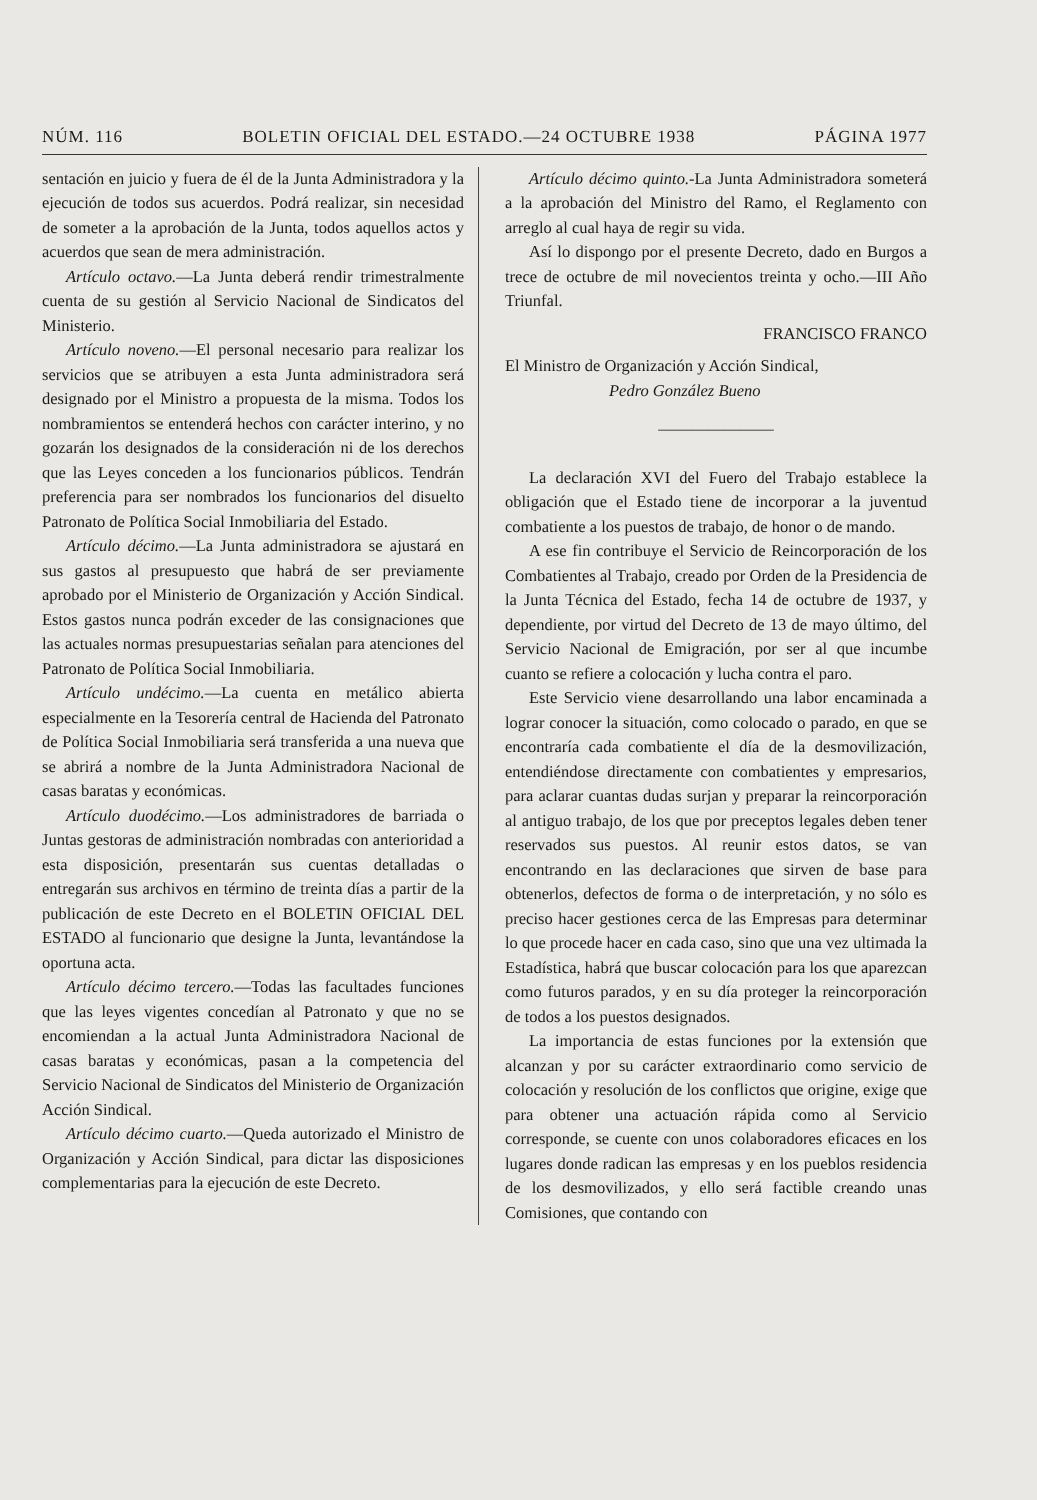NÚM. 116 BOLETIN OFICIAL DEL ESTADO.—24 OCTUBRE 1938 PÁGINA 1977
sentación en juicio y fuera de él de la Junta Administradora y la ejecución de todos sus acuerdos. Podrá realizar, sin necesidad de someter a la aprobación de la Junta, todos aquellos actos y acuerdos que sean de mera administración.
Artículo octavo.—La Junta deberá rendir trimestralmente cuenta de su gestión al Servicio Nacional de Sindicatos del Ministerio.
Artículo noveno.—El personal necesario para realizar los servicios que se atribuyen a esta Junta administradora será designado por el Ministro a propuesta de la misma. Todos los nombramientos se entenderá hechos con carácter interino, y no gozarán los designados de la consideración ni de los derechos que las Leyes conceden a los funcionarios públicos. Tendrán preferencia para ser nombrados los funcionarios del disuelto Patronato de Política Social Inmobiliaria del Estado.
Artículo décimo.—La Junta administradora se ajustará en sus gastos al presupuesto que habrá de ser previamente aprobado por el Ministerio de Organización y Acción Sindical. Estos gastos nunca podrán exceder de las consignaciones que las actuales normas presupuestarias señalan para atenciones del Patronato de Política Social Inmobiliaria.
Artículo undécimo.—La cuenta en metálico abierta especialmente en la Tesorería central de Hacienda del Patronato de Política Social Inmobiliaria será transferida a una nueva que se abrirá a nombre de la Junta Administradora Nacional de casas baratas y económicas.
Artículo duodécimo.—Los administradores de barriada o Juntas gestoras de administración nombradas con anterioridad a esta disposición, presentarán sus cuentas detalladas o entregarán sus archivos en término de treinta días a partir de la publicación de este Decreto en el BOLETIN OFICIAL DEL ESTADO al funcionario que designe la Junta, levantándose la oportuna acta.
Artículo décimo tercero.—Todas las facultades funciones que las leyes vigentes concedían al Patronato y que no se encomiendan a la actual Junta Administradora Nacional de casas baratas y económicas, pasan a la competencia del Servicio Nacional de Sindicatos del Ministerio de Organización Acción Sindical.
Artículo décimo cuarto.—Queda autorizado el Ministro de Organización y Acción Sindical, para dictar las disposiciones complementarias para la ejecución de este Decreto.
Artículo décimo quinto.-La Junta Administradora someterá a la aprobación del Ministro del Ramo, el Reglamento con arreglo al cual haya de regir su vida.
Así lo dispongo por el presente Decreto, dado en Burgos a trece de octubre de mil novecientos treinta y ocho.—III Año Triunfal.
FRANCISCO FRANCO
El Ministro de Organización y Acción Sindical,
Pedro González Bueno
———————
La declaración XVI del Fuero del Trabajo establece la obligación que el Estado tiene de incorporar a la juventud combatiente a los puestos de trabajo, de honor o de mando.
A ese fin contribuye el Servicio de Reincorporación de los Combatientes al Trabajo, creado por Orden de la Presidencia de la Junta Técnica del Estado, fecha 14 de octubre de 1937, y dependiente, por virtud del Decreto de 13 de mayo último, del Servicio Nacional de Emigración, por ser al que incumbe cuanto se refiere a colocación y lucha contra el paro.
Este Servicio viene desarrollando una labor encaminada a lograr conocer la situación, como colocado o parado, en que se encontraría cada combatiente el día de la desmovilización, entendiéndose directamente con combatientes y empresarios, para aclarar cuantas dudas surjan y preparar la reincorporación al antiguo trabajo, de los que por preceptos legales deben tener reservados sus puestos. Al reunir estos datos, se van encontrando en las declaraciones que sirven de base para obtenerlos, defectos de forma o de interpretación, y no sólo es preciso hacer gestiones cerca de las Empresas para determinar lo que procede hacer en cada caso, sino que una vez ultimada la Estadística, habrá que buscar colocación para los que aparezcan como futuros parados, y en su día proteger la reincorporación de todos a los puestos designados.
La importancia de estas funciones por la extensión que alcanzan y por su carácter extraordinario como servicio de colocación y resolución de los conflictos que origine, exige que para obtener una actuación rápida como al Servicio corresponde, se cuente con unos colaboradores eficaces en los lugares donde radican las empresas y en los pueblos residencia de los desmovilizados, y ello será factible creando unas Comisiones, que contando con